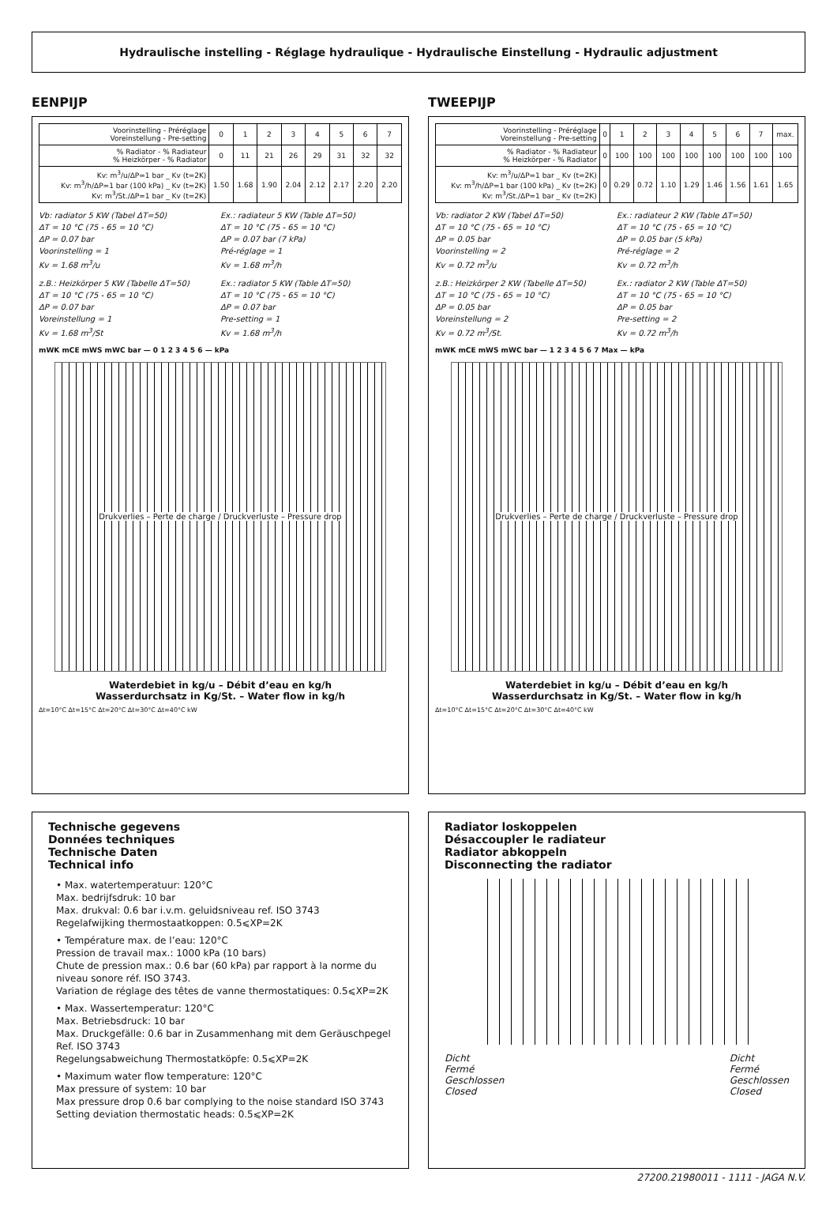Hydraulische instelling - Réglage hydraulique - Hydraulische Einstellung - Hydraulic adjustment
EENPIJP
| Voorinstelling - Préréglage Voreinstellung - Pre-setting | 0 | 1 | 2 | 3 | 4 | 5 | 6 | 7 |
| % Radiator - % Radiateur % Heizkörper - % Radiator | 0 | 11 | 21 | 26 | 29 | 31 | 32 | 32 |
| Kv: m<sup>3</sup>/u/ΔP=1 bar _ Kv (t=2K) Kv: m<sup>3</sup>/h/ΔP=1 bar (100 kPa) _ Kv (t=2K) Kv: m<sup>3</sup>/St./ΔP=1 bar _ Kv (t=2K) | 1.50 | 1.68 | 1.90 | 2.04 | 2.12 | 2.17 | 2.20 | 2.20 |
Vb: radiator 5 KW (Tabel ΔT=50)
ΔT = 10 °C (75 - 65 = 10 °C)
ΔP = 0.07 bar
Voorinstelling = 1
Kv = 1.68 m<sup>3</sup>/u
Ex.: radiateur 5 KW (Table ΔT=50)
ΔT = 10 °C (75 - 65 = 10 °C)
ΔP = 0.07 bar (7 kPa)
Pré-réglage = 1
Kv = 1.68 m<sup>3</sup>/h
z.B.: Heizkörper 5 KW (Tabelle ΔT=50)
ΔT = 10 °C (75 - 65 = 10 °C)
ΔP = 0.07 bar
Voreinstellung = 1
Kv = 1.68 m<sup>3</sup>/St
Ex.: radiator 5 KW (Table ΔT=50)
ΔT = 10 °C (75 - 65 = 10 °C)
ΔP = 0.07 bar
Pre-setting = 1
Kv = 1.68 m<sup>3</sup>/h
mWK mCE mWS mWC bar — 0 1 2 3 4 5 6 — kPa
Drukverlies – Perte de charge / Druckverluste – Pressure drop
Waterdebiet in kg/u – Débit d’eau en kg/h
Wasserdurchsatz in Kg/St. – Water flow in kg/h
Δt=10°C Δt=15°C Δt=20°C Δt=30°C Δt=40°C kW
TWEEPIJP
| Voorinstelling - Préréglage Voreinstellung - Pre-setting | 0 | 1 | 2 | 3 | 4 | 5 | 6 | 7 | max. |
| % Radiator - % Radiateur % Heizkörper - % Radiator | 0 | 100 | 100 | 100 | 100 | 100 | 100 | 100 | 100 |
| Kv: m<sup>3</sup>/u/ΔP=1 bar _ Kv (t=2K) Kv: m<sup>3</sup>/h/ΔP=1 bar (100 kPa) _ Kv (t=2K) Kv: m<sup>3</sup>/St./ΔP=1 bar _ Kv (t=2K) | 0 | 0.29 | 0.72 | 1.10 | 1.29 | 1.46 | 1.56 | 1.61 | 1.65 |
Vb: radiator 2 KW (Tabel ΔT=50)
ΔT = 10 °C (75 - 65 = 10 °C)
ΔP = 0.05 bar
Voorinstelling = 2
Kv = 0.72 m<sup>3</sup>/u
Ex.: radiateur 2 KW (Table ΔT=50)
ΔT = 10 °C (75 - 65 = 10 °C)
ΔP = 0.05 bar (5 kPa)
Pré-réglage = 2
Kv = 0.72 m<sup>3</sup>/h
z.B.: Heizkörper 2 KW (Tabelle ΔT=50)
ΔT = 10 °C (75 - 65 = 10 °C)
ΔP = 0.05 bar
Voreinstellung = 2
Kv = 0.72 m<sup>3</sup>/St.
Ex.: radiator 2 KW (Table ΔT=50)
ΔT = 10 °C (75 - 65 = 10 °C)
ΔP = 0.05 bar
Pre-setting = 2
Kv = 0.72 m<sup>3</sup>/h
mWK mCE mWS mWC bar — 1 2 3 4 5 6 7 Max — kPa
Drukverlies – Perte de charge / Druckverluste – Pressure drop
Waterdebiet in kg/u – Débit d’eau en kg/h
Wasserdurchsatz in Kg/St. – Water flow in kg/h
Δt=10°C Δt=15°C Δt=20°C Δt=30°C Δt=40°C kW
Technische gegevens
Données techniques
Technische Daten
Technical info
• Max. watertemperatuur: 120°C
Max. bedrijfsdruk: 10 bar
Max. drukval: 0.6 bar i.v.m. geluidsniveau ref. ISO 3743
Regelafwijking thermostaatkoppen: 0.5⩽XP=2K
• Température max. de l’eau: 120°C
Pression de travail max.: 1000 kPa (10 bars)
Chute de pression max.: 0.6 bar (60 kPa) par rapport à la norme du niveau sonore réf. ISO 3743.
Variation de réglage des têtes de vanne thermostatiques: 0.5⩽XP=2K
• Max. Wassertemperatur: 120°C
Max. Betriebsdruck: 10 bar
Max. Druckgefälle: 0.6 bar in Zusammenhang mit dem Geräuschpegel Ref. ISO 3743
Regelungsabweichung Thermostatköpfe: 0.5⩽XP=2K
• Maximum water flow temperature: 120°C
Max pressure of system: 10 bar
Max pressure drop 0.6 bar complying to the noise standard ISO 3743
Setting deviation thermostatic heads: 0.5⩽XP=2K
Radiator loskoppelen
Désaccoupler le radiateur
Radiator abkoppeln
Disconnecting the radiator
Dicht
Fermé
Geschlossen
Closed
Dicht
Fermé
Geschlossen
Closed
27200.21980011 - 1111 - JAGA N.V.